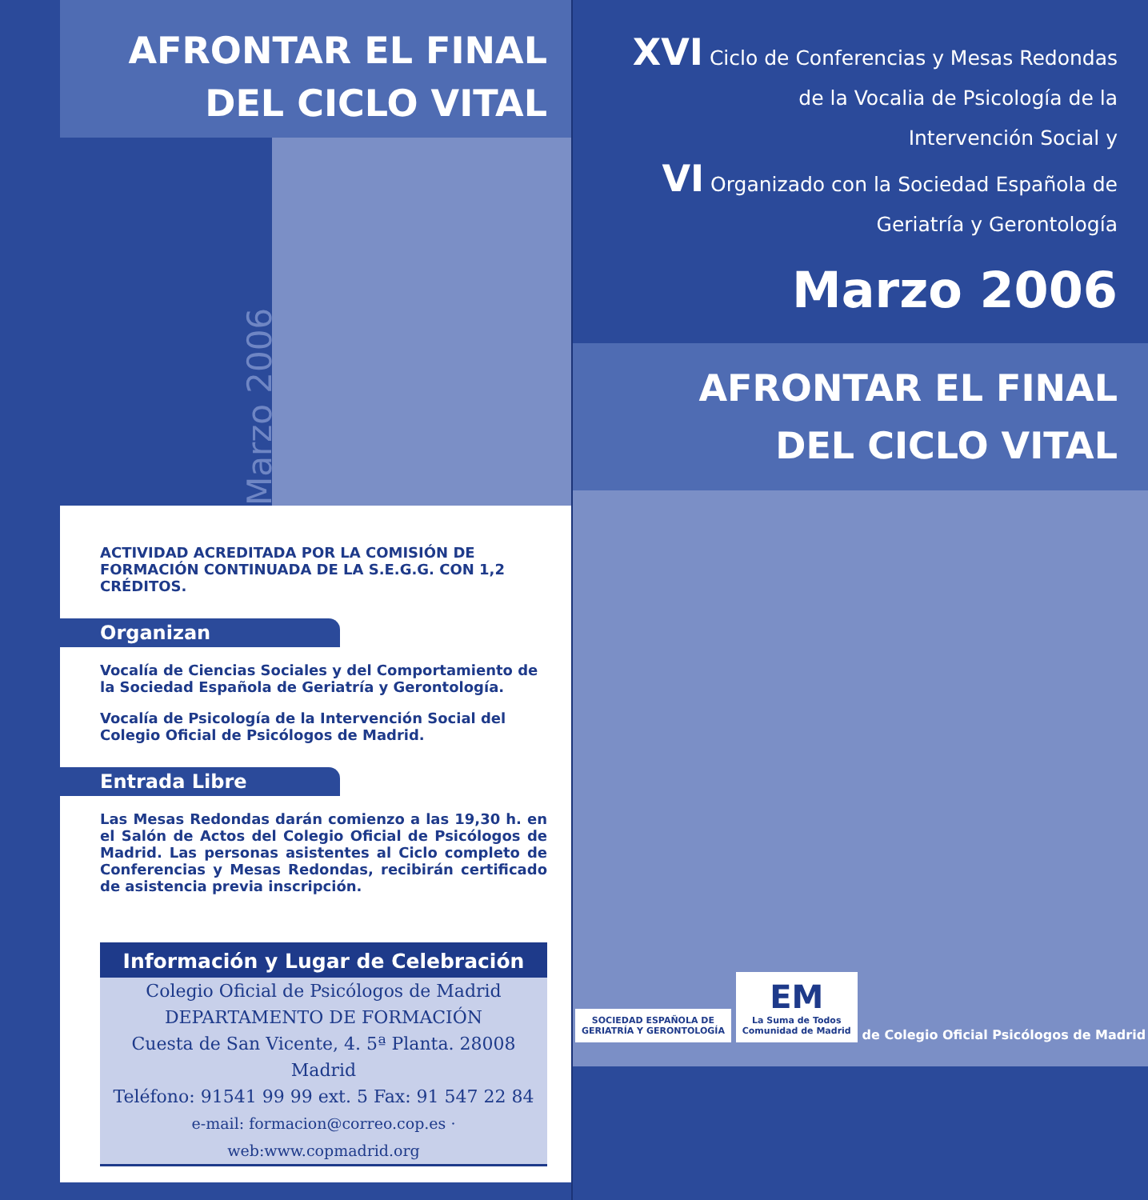AFRONTAR EL FINAL
DEL CICLO VITAL
Marzo 2006
ACTIVIDAD ACREDITADA POR LA COMISIÓN DE FORMACIÓN CONTINUADA DE LA S.E.G.G. CON 1,2 CRÉDITOS.
Organizan
Vocalía de Ciencias Sociales y del Comportamiento de la Sociedad Española de Geriatría y Gerontología.
Vocalía de Psicología de la Intervención Social del Colegio Oficial de Psicólogos de Madrid.
Entrada Libre
Las Mesas Redondas darán comienzo a las 19,30 h. en el Salón de Actos del Colegio Oficial de Psicólogos de Madrid. Las personas asistentes al Ciclo completo de Conferencias y Mesas Redondas, recibirán certificado de asistencia previa inscripción.
Información y Lugar de Celebración
Colegio Oficial de Psicólogos de Madrid
DEPARTAMENTO DE FORMACIÓN
Cuesta de San Vicente, 4. 5ª Planta. 28008 Madrid
Teléfono: 91541 99 99 ext. 5 Fax: 91 547 22 84
e-mail: formacion@correo.cop.es · web:www.copmadrid.org
XVI Ciclo de Conferencias y Mesas Redondas
de la Vocalia de Psicología de la
Intervención Social y
VI Organizado con la Sociedad Española de
Geriatría y Gerontología
Marzo 2006
AFRONTAR EL FINAL
DEL CICLO VITAL
SOCIEDAD ESPAÑOLA DE
GERIATRÍA Y GERONTOLOGÍA
EM
La Suma de Todos
Comunidad de Madrid
de Colegio Oficial Psicólogos de Madrid